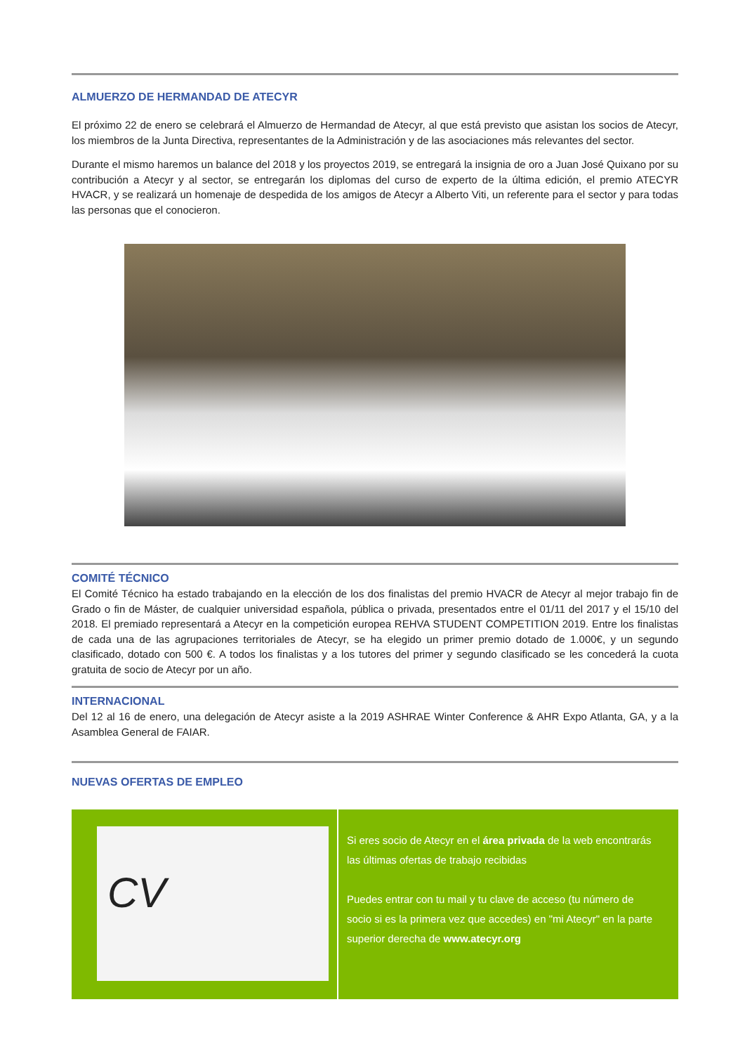ALMUERZO DE HERMANDAD DE ATECYR
El próximo 22 de enero se celebrará el Almuerzo de Hermandad de Atecyr, al que está previsto que asistan los socios de Atecyr, los miembros de la Junta Directiva, representantes de la Administración y de las asociaciones más relevantes del sector.
Durante el mismo haremos un balance del 2018 y los proyectos 2019, se entregará la insignia de oro a Juan José Quixano por su contribución a Atecyr y al sector, se entregarán los diplomas del curso de experto de la última edición, el premio ATECYR HVACR, y se realizará un homenaje de despedida de los amigos de Atecyr a Alberto Viti, un referente para el sector y para todas las personas que el conocieron.
COMITÉ TÉCNICO
El Comité Técnico ha estado trabajando en la elección de los dos finalistas del premio HVACR de Atecyr al mejor trabajo fin de Grado o fin de Máster, de cualquier universidad española, pública o privada, presentados entre el 01/11 del 2017 y el 15/10 del 2018. El premiado representará a Atecyr en la competición europea REHVA STUDENT COMPETITION 2019. Entre los finalistas de cada una de las agrupaciones territoriales de Atecyr, se ha elegido un primer premio dotado de 1.000€, y un segundo clasificado, dotado con 500 €. A todos los finalistas y a los tutores del primer y segundo clasificado se les concederá la cuota gratuita de socio de Atecyr por un año.
INTERNACIONAL
Del 12 al 16 de enero, una delegación de Atecyr asiste a la 2019 ASHRAE Winter Conference & AHR Expo Atlanta, GA, y a la Asamblea General de FAIAR.
NUEVAS OFERTAS DE EMPLEO
CV
Si eres socio de Atecyr en el área privada de la web encontrarás las últimas ofertas de trabajo recibidas
Puedes entrar con tu mail y tu clave de acceso (tu número de socio si es la primera vez que accedes) en "mi Atecyr" en la parte superior derecha de www.atecyr.org